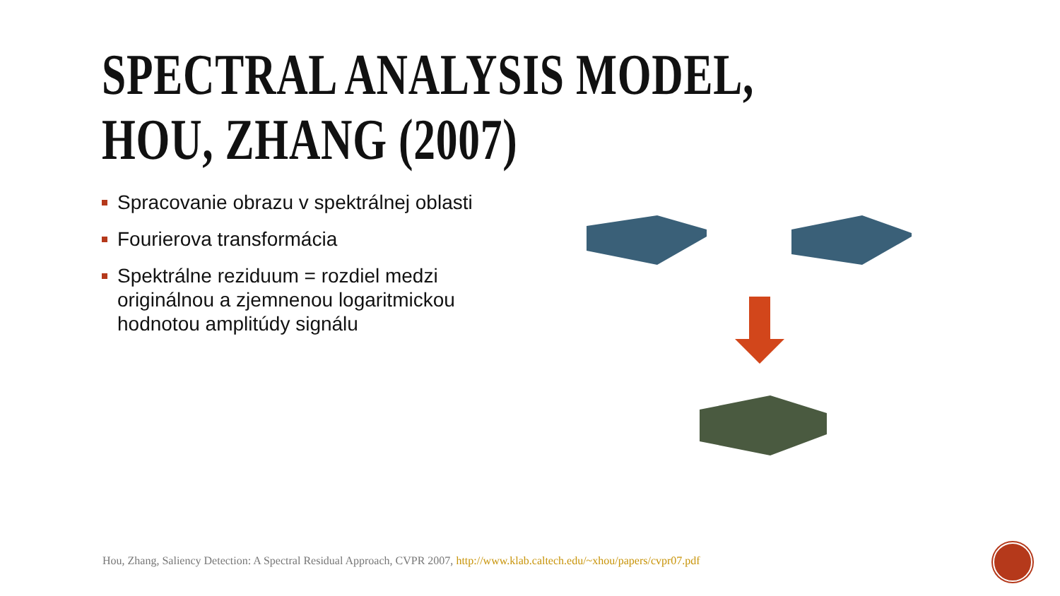SPECTRAL ANALYSIS MODEL,
HOU, ZHANG (2007)
Spracovanie obrazu v spektrálnej oblasti
Fourierova transformácia
Spektrálne reziduum = rozdiel medzi originálnou a zjemnenou logaritmickou hodnotou amplitúdy signálu
Hou, Zhang, Saliency Detection: A Spectral Residual Approach, CVPR 2007, http://www.klab.caltech.edu/~xhou/papers/cvpr07.pdf